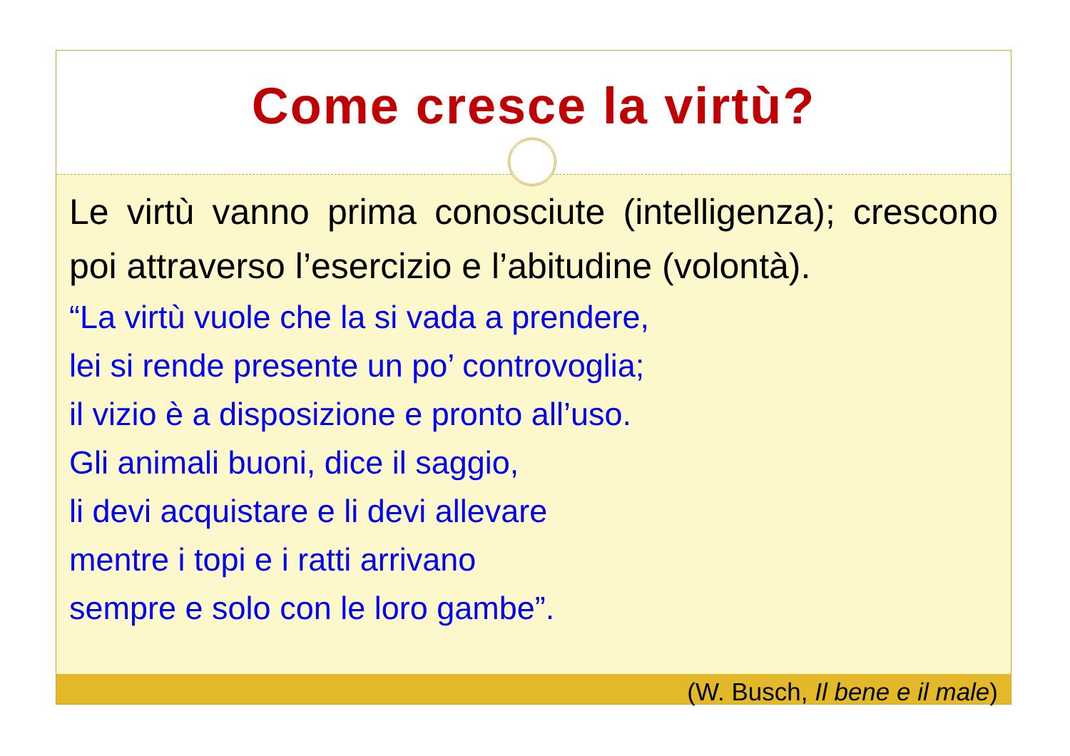Come cresce la virtù?
Le virtù vanno prima conosciute (intelligenza); crescono poi attraverso l’esercizio e l’abitudine (volontà).
“La virtù vuole che la si vada a prendere,
lei si rende presente un po’ controvoglia;
il vizio è a disposizione e pronto all’uso.
Gli animali buoni, dice il saggio,
li devi acquistare e li devi allevare
mentre i topi e i ratti arrivano
sempre e solo con le loro gambe”.
(W. Busch, Il bene e il male)